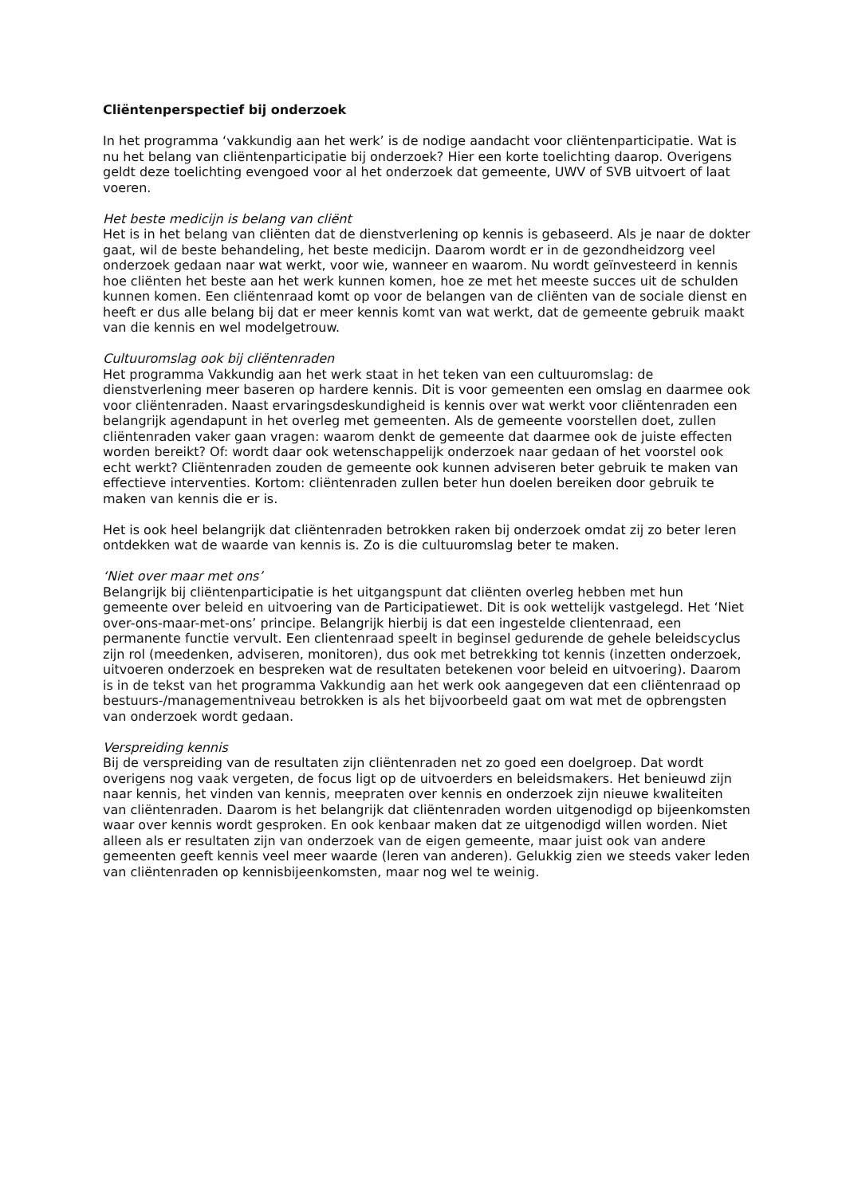Cliëntenperspectief bij onderzoek
In het programma ‘vakkundig aan het werk’ is de nodige aandacht voor cliëntenparticipatie. Wat is nu het belang van cliëntenparticipatie bij onderzoek? Hier een korte toelichting daarop. Overigens geldt deze toelichting evengoed voor al het onderzoek dat gemeente, UWV of SVB uitvoert of laat voeren.
Het beste medicijn is belang van cliënt
Het is in het belang van cliënten dat de dienstverlening op kennis is gebaseerd. Als je naar de dokter gaat, wil de beste behandeling, het beste medicijn. Daarom wordt er in de gezondheidzorg veel onderzoek gedaan naar wat werkt, voor wie, wanneer en waarom. Nu wordt geïnvesteerd in kennis hoe cliënten het beste aan het werk kunnen komen, hoe ze met het meeste succes uit de schulden kunnen komen. Een cliëntenraad komt op voor de belangen van de cliënten van de sociale dienst en heeft er dus alle belang bij dat er meer kennis komt van wat werkt, dat de gemeente gebruik maakt van die kennis en wel modelgetrouw.
Cultuuromslag ook bij cliëntenraden
Het programma Vakkundig aan het werk staat in het teken van een cultuuromslag: de dienstverlening meer baseren op hardere kennis. Dit is voor gemeenten een omslag en daarmee ook voor cliëntenraden. Naast ervaringsdeskundigheid is kennis over wat werkt voor cliëntenraden een belangrijk agendapunt in het overleg met gemeenten. Als de gemeente voorstellen doet, zullen cliëntenraden vaker gaan vragen: waarom denkt de gemeente dat daarmee ook de juiste effecten worden bereikt? Of: wordt daar ook wetenschappelijk onderzoek naar gedaan of het voorstel ook echt werkt? Cliëntenraden zouden de gemeente ook kunnen adviseren beter gebruik te maken van effectieve interventies. Kortom: cliëntenraden zullen beter hun doelen bereiken door gebruik te maken van kennis die er is.
Het is ook heel belangrijk dat cliëntenraden betrokken raken bij onderzoek omdat zij zo beter leren ontdekken wat de waarde van kennis is. Zo is die cultuuromslag beter te maken.
‘Niet over maar met ons’
Belangrijk bij cliëntenparticipatie is het uitgangspunt dat cliënten overleg hebben met hun gemeente over beleid en uitvoering van de Participatiewet. Dit is ook wettelijk vastgelegd. Het ‘Niet over-ons-maar-met-ons’ principe. Belangrijk hierbij is dat een ingestelde clientenraad, een permanente functie vervult. Een clientenraad speelt in beginsel gedurende de gehele beleidscyclus zijn rol (meedenken, adviseren, monitoren), dus ook met betrekking tot kennis (inzetten onderzoek, uitvoeren onderzoek en bespreken wat de resultaten betekenen voor beleid en uitvoering). Daarom is in de tekst van het programma Vakkundig aan het werk ook aangegeven dat een cliëntenraad op bestuurs-/managementniveau betrokken is als het bijvoorbeeld gaat om wat met de opbrengsten van onderzoek wordt gedaan.
Verspreiding kennis
Bij de verspreiding van de resultaten zijn cliëntenraden net zo goed een doelgroep. Dat wordt overigens nog vaak vergeten, de focus ligt op de uitvoerders en beleidsmakers. Het benieuwd zijn naar kennis, het vinden van kennis, meepraten over kennis en onderzoek zijn nieuwe kwaliteiten van cliëntenraden. Daarom is het belangrijk dat cliëntenraden worden uitgenodigd op bijeenkomsten waar over kennis wordt gesproken. En ook kenbaar maken dat ze uitgenodigd willen worden. Niet alleen als er resultaten zijn van onderzoek van de eigen gemeente, maar juist ook van andere gemeenten geeft kennis veel meer waarde (leren van anderen). Gelukkig zien we steeds vaker leden van cliëntenraden op kennisbijeenkomsten, maar nog wel te weinig.